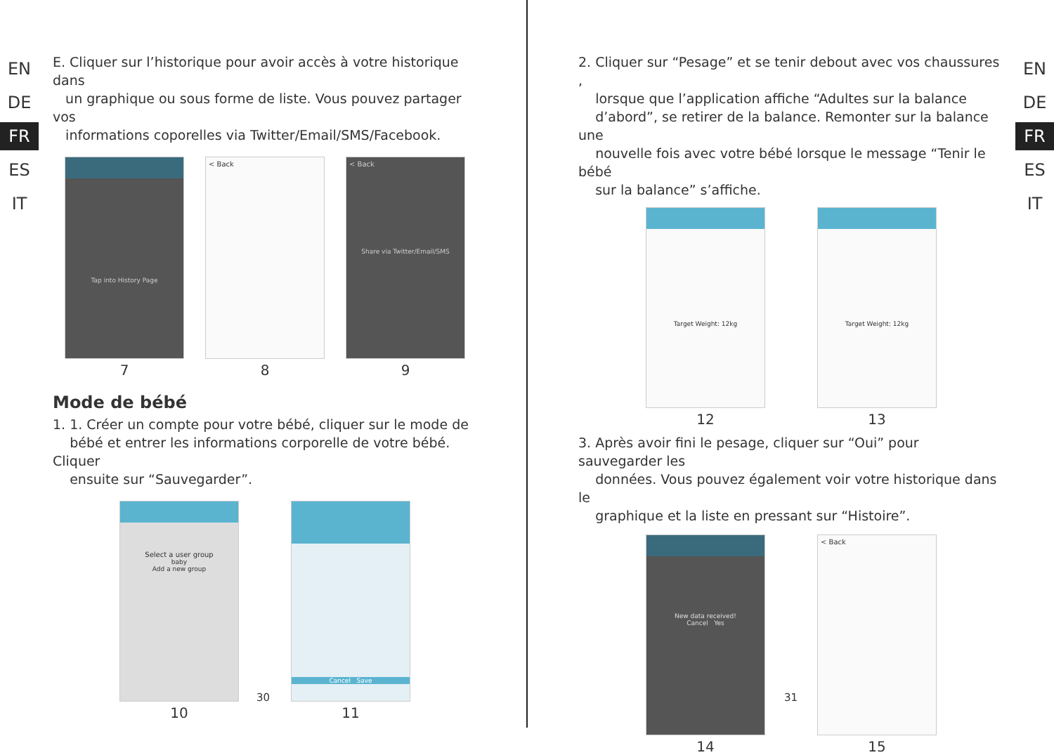EN
DE
FR
ES
IT
E. Cliquer sur l’historique pour avoir accès à votre historique dans
un graphique ou sous forme de liste. Vous pouvez partager vos
informations coporelles via Twitter/Email/SMS/Facebook.
Tap into History Page
7
< Back
8
< Back
Share via Twitter/Email/SMS
9
Mode de bébé
1. 1. Créer un compte pour votre bébé, cliquer sur le mode de
bébé et entrer les informations corporelle de votre bébé. Cliquer
ensuite sur “Sauvegarder”.
Select a user group
baby
Add a new group
10
Cancel Save
11
30
EN
DE
FR
ES
IT
2. Cliquer sur “Pesage” et se tenir debout avec vos chaussures ,
lorsque que l’application affiche “Adultes sur la balance
d’abord”, se retirer de la balance. Remonter sur la balance une
nouvelle fois avec votre bébé lorsque le message “Tenir le bébé
sur la balance” s’affiche.
Target Weight: 12kg
12
Target Weight: 12kg
13
3. Après avoir fini le pesage, cliquer sur “Oui” pour sauvegarder les
données. Vous pouvez également voir votre historique dans le
graphique et la liste en pressant sur “Histoire”.
New data received!
Cancel Yes
14
< Back
15
31